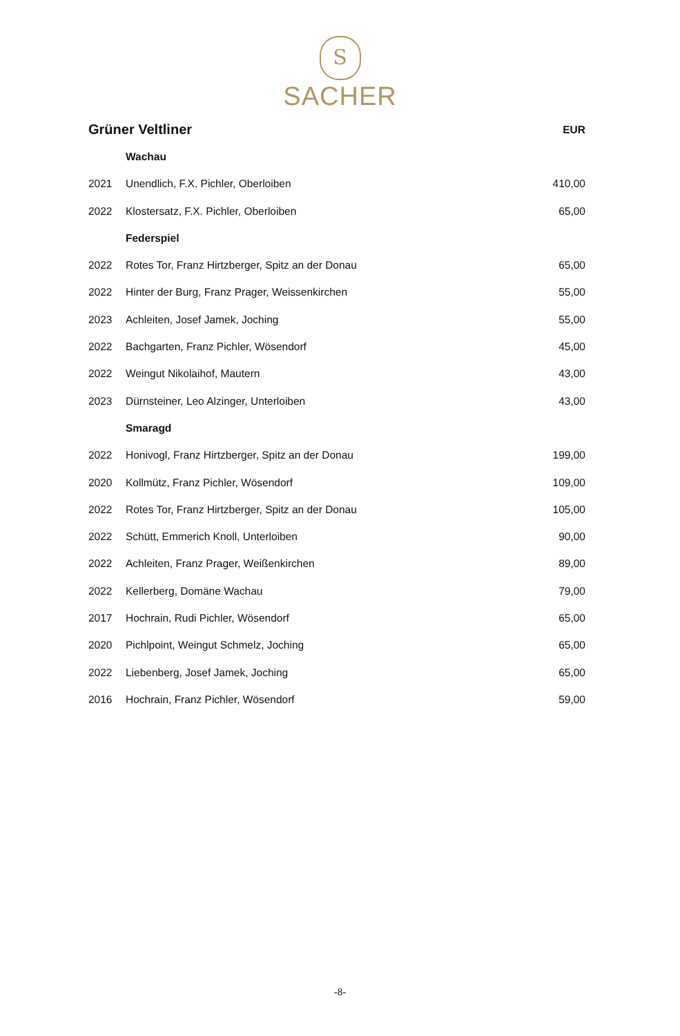S
SACHER
| Grüner Veltliner | | EUR |
| --- | --- | --- |
| | Wachau | |
| 2021 | Unendlich, F.X. Pichler, Oberloiben | 410,00 |
| 2022 | Klostersatz, F.X. Pichler, Oberloiben | 65,00 |
| | Federspiel | |
| 2022 | Rotes Tor, Franz Hirtzberger, Spitz an der Donau | 65,00 |
| 2022 | Hinter der Burg, Franz Prager, Weissenkirchen | 55,00 |
| 2023 | Achleiten, Josef Jamek, Joching | 55,00 |
| 2022 | Bachgarten, Franz Pichler, Wösendorf | 45,00 |
| 2022 | Weingut Nikolaihof, Mautern | 43,00 |
| 2023 | Dürnsteiner, Leo Alzinger, Unterloiben | 43,00 |
| | Smaragd | |
| 2022 | Honivogl, Franz Hirtzberger, Spitz an der Donau | 199,00 |
| 2020 | Kollmütz, Franz Pichler, Wösendorf | 109,00 |
| 2022 | Rotes Tor, Franz Hirtzberger, Spitz an der Donau | 105,00 |
| 2022 | Schütt, Emmerich Knoll, Unterloiben | 90,00 |
| 2022 | Achleiten, Franz Prager, Weißenkirchen | 89,00 |
| 2022 | Kellerberg, Domäne Wachau | 79,00 |
| 2017 | Hochrain, Rudi Pichler, Wösendorf | 65,00 |
| 2020 | Pichlpoint, Weingut Schmelz, Joching | 65,00 |
| 2022 | Liebenberg, Josef Jamek, Joching | 65,00 |
| 2016 | Hochrain, Franz Pichler, Wösendorf | 59,00 |
-8-